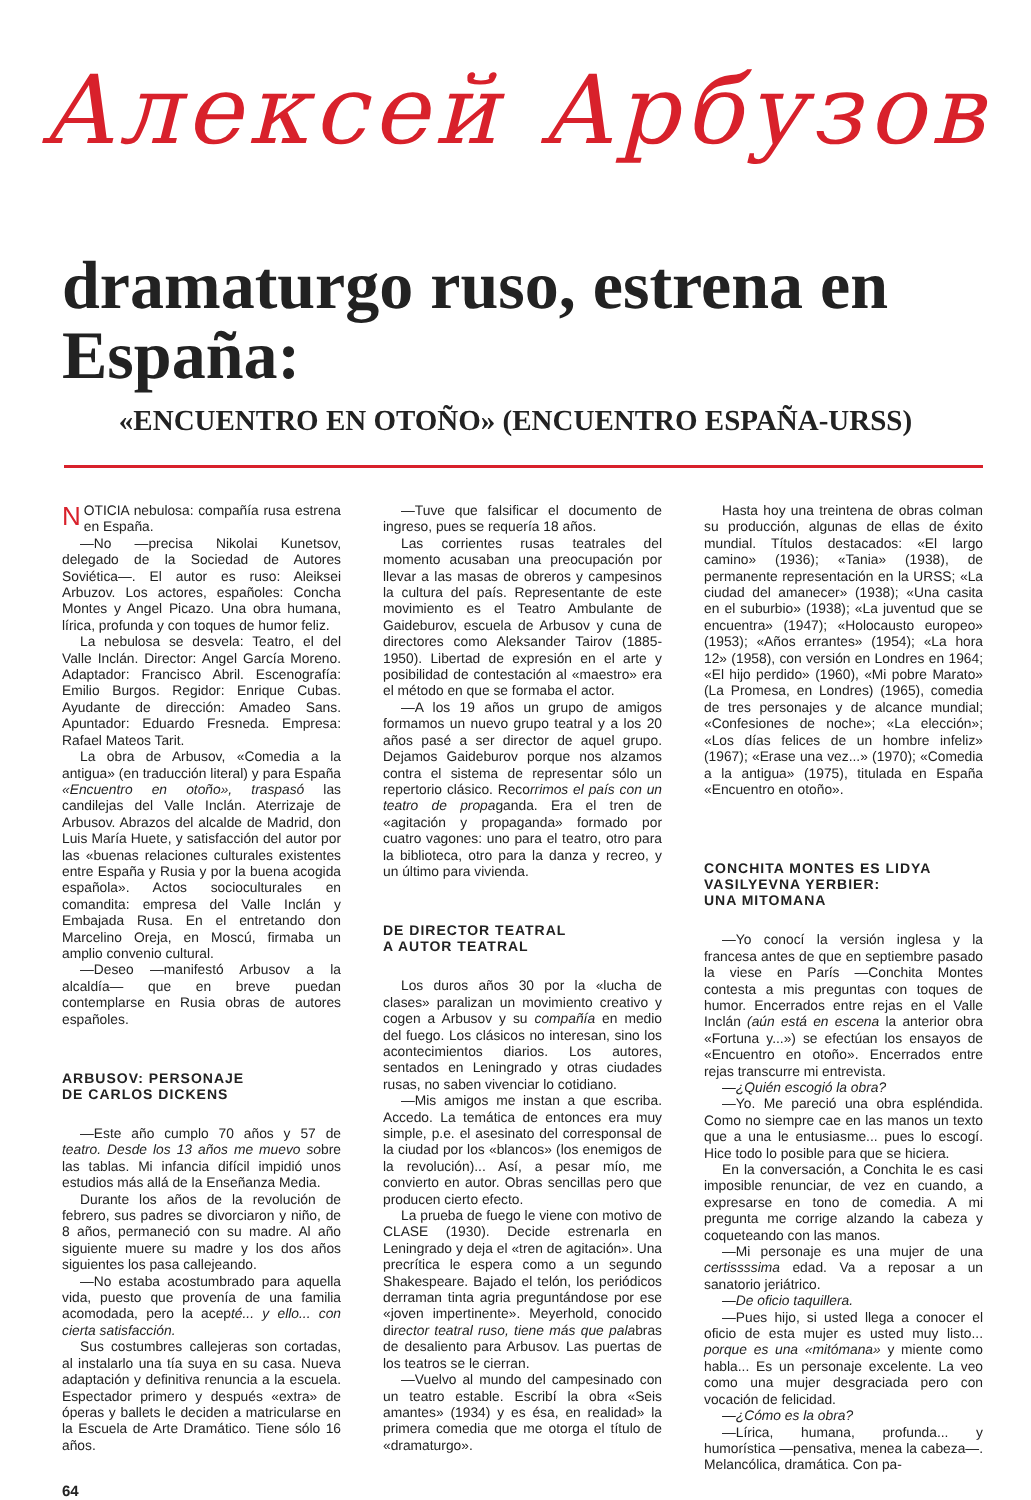Алексей Арбузов
dramaturgo ruso, estrena en España:
«ENCUENTRO EN OTOÑO» (ENCUENTRO ESPAÑA-URSS)
NOTICIA nebulosa: compañía rusa estrena en España.
—No —precisa Nikolai Kunetsov, delegado de la Sociedad de Autores Soviética—. El autor es ruso: Aleiksei Arbuzov. Los actores, españoles: Concha Montes y Angel Picazo. Una obra humana, lírica, profunda y con toques de humor feliz.
La nebulosa se desvela: Teatro, el del Valle Inclán. Director: Angel García Moreno. Adaptador: Francisco Abril. Escenografía: Emilio Burgos. Regidor: Enrique Cubas. Ayudante de dirección: Amadeo Sans. Apuntador: Eduardo Fresneda. Empresa: Rafael Mateos Tarit.
La obra de Arbusov, «Comedia a la antigua» (en traducción literal) y para España «Encuentro en otoño», traspasó las candilejas del Valle Inclán. Aterrizaje de Arbusov. Abrazos del alcalde de Madrid, don Luis María Huete, y satisfacción del autor por las «buenas relaciones culturales existentes entre España y Rusia y por la buena acogida española». Actos socioculturales en comandita: empresa del Valle Inclán y Embajada Rusa. En el entretando don Marcelino Oreja, en Moscú, firmaba un amplio convenio cultural.
—Deseo —manifestó Arbusov a la alcaldía— que en breve puedan contemplarse en Rusia obras de autores españoles.
ARBUSOV: PERSONAJE
DE CARLOS DICKENS
—Este año cumplo 70 años y 57 de teatro. Desde los 13 años me muevo sobre las tablas. Mi infancia difícil impidió unos estudios más allá de la Enseñanza Media.
Durante los años de la revolución de febrero, sus padres se divorciaron y niño, de 8 años, permaneció con su madre. Al año siguiente muere su madre y los dos años siguientes los pasa callejeando.
—No estaba acostumbrado para aquella vida, puesto que provenía de una familia acomodada, pero la acepté... y ello... con cierta satisfacción.
Sus costumbres callejeras son cortadas, al instalarlo una tía suya en su casa. Nueva adaptación y definitiva renuncia a la escuela. Espectador primero y después «extra» de óperas y ballets le deciden a matricularse en la Escuela de Arte Dramático. Tiene sólo 16 años.
—Tuve que falsificar el documento de ingreso, pues se requería 18 años.
Las corrientes rusas teatrales del momento acusaban una preocupación por llevar a las masas de obreros y campesinos la cultura del país. Representante de este movimiento es el Teatro Ambulante de Gaideburov, escuela de Arbusov y cuna de directores como Aleksander Tairov (1885-1950). Libertad de expresión en el arte y posibilidad de contestación al «maestro» era el método en que se formaba el actor.
—A los 19 años un grupo de amigos formamos un nuevo grupo teatral y a los 20 años pasé a ser director de aquel grupo. Dejamos Gaideburov porque nos alzamos contra el sistema de representar sólo un repertorio clásico. Recorrimos el país con un teatro de propaganda. Era el tren de «agitación y propaganda» formado por cuatro vagones: uno para el teatro, otro para la biblioteca, otro para la danza y recreo, y un último para vivienda.
DE DIRECTOR TEATRAL
A AUTOR TEATRAL
Los duros años 30 por la «lucha de clases» paralizan un movimiento creativo y cogen a Arbusov y su compañía en medio del fuego. Los clásicos no interesan, sino los acontecimientos diarios. Los autores, sentados en Leningrado y otras ciudades rusas, no saben vivenciar lo cotidiano.
—Mis amigos me instan a que escriba. Accedo. La temática de entonces era muy simple, p.e. el asesinato del corresponsal de la ciudad por los «blancos» (los enemigos de la revolución)... Así, a pesar mío, me convierto en autor. Obras sencillas pero que producen cierto efecto.
La prueba de fuego le viene con motivo de CLASE (1930). Decide estrenarla en Leningrado y deja el «tren de agitación». Una precrítica le espera como a un segundo Shakespeare. Bajado el telón, los periódicos derraman tinta agria preguntándose por ese «joven impertinente». Meyerhold, conocido director teatral ruso, tiene más que palabras de desaliento para Arbusov. Las puertas de los teatros se le cierran.
—Vuelvo al mundo del campesinado con un teatro estable. Escribí la obra «Seis amantes» (1934) y es ésa, en realidad» la primera comedia que me otorga el título de «dramaturgo».
Hasta hoy una treintena de obras colman su producción, algunas de ellas de éxito mundial. Títulos destacados: «El largo camino» (1936); «Tania» (1938), de permanente representación en la URSS; «La ciudad del amanecer» (1938); «Una casita en el suburbio» (1938); «La juventud que se encuentra» (1947); «Holocausto europeo» (1953); «Años errantes» (1954); «La hora 12» (1958), con versión en Londres en 1964; «El hijo perdido» (1960), «Mi pobre Marato» (La Promesa, en Londres) (1965), comedia de tres personajes y de alcance mundial; «Confesiones de noche»; «La elección»; «Los días felices de un hombre infeliz» (1967); «Erase una vez...» (1970); «Comedia a la antigua» (1975), titulada en España «Encuentro en otoño».
CONCHITA MONTES ES LIDYA
VASILYEVNA YERBIER:
UNA MITOMANA
—Yo conocí la versión inglesa y la francesa antes de que en septiembre pasado la viese en París —Conchita Montes contesta a mis preguntas con toques de humor. Encerrados entre rejas en el Valle Inclán (aún está en escena la anterior obra «Fortuna y...») se efectúan los ensayos de «Encuentro en otoño». Encerrados entre rejas transcurre mi entrevista.
—¿Quién escogió la obra?
—Yo. Me pareció una obra espléndida. Como no siempre cae en las manos un texto que a una le entusiasme... pues lo escogí. Hice todo lo posible para que se hiciera.
En la conversación, a Conchita le es casi imposible renunciar, de vez en cuando, a expresarse en tono de comedia. A mi pregunta me corrige alzando la cabeza y coqueteando con las manos.
—Mi personaje es una mujer de una certissssima edad. Va a reposar a un sanatorio jeriátrico.
—De oficio taquillera.
—Pues hijo, si usted llega a conocer el oficio de esta mujer es usted muy listo... porque es una «mitómana» y miente como habla... Es un personaje excelente. La veo como una mujer desgraciada pero con vocación de felicidad.
—¿Cómo es la obra?
—Lírica, humana, profunda... y humorística —pensativa, menea la cabeza—. Melancólica, dramática. Con pa-
64